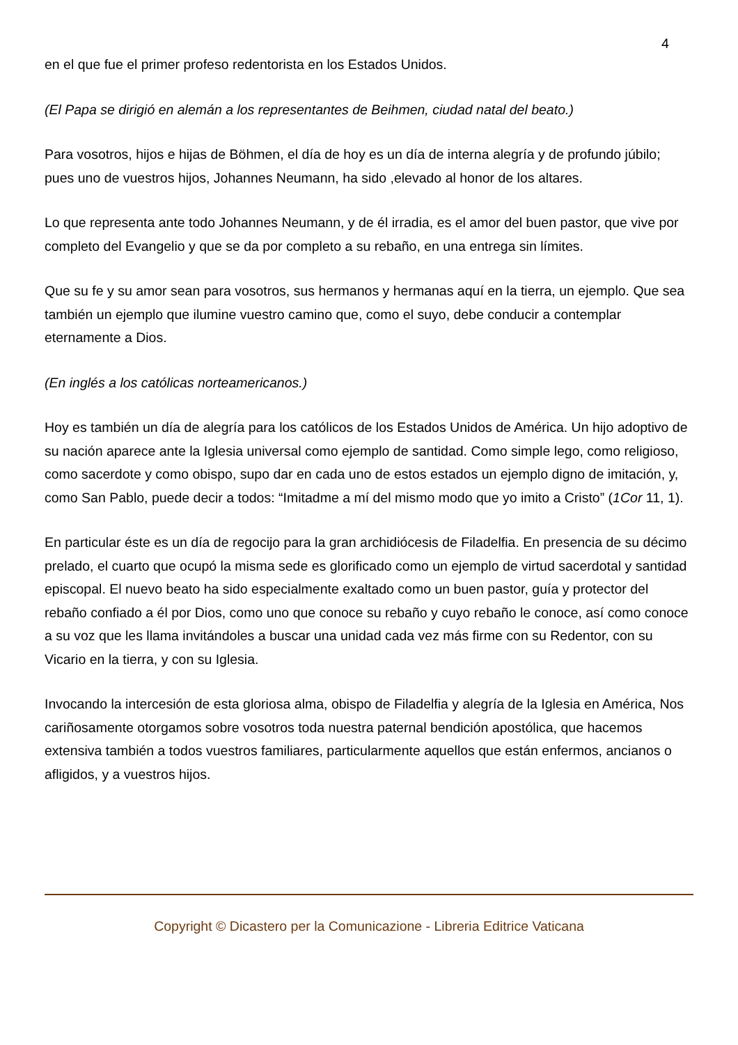4
en el que fue el primer profeso redentorista en los Estados Unidos.
(El Papa se dirigió en alemán a los representantes de Beihmen, ciudad natal del beato.)
Para vosotros, hijos e hijas de Böhmen, el día de hoy es un día de interna alegría y de profundo júbilo; pues uno de vuestros hijos, Johannes Neumann, ha sido ,elevado al honor de los altares.
Lo que representa ante todo Johannes Neumann, y de él irradia, es el amor del buen pastor, que vive por completo del Evangelio y que se da por completo a su rebaño, en una entrega sin límites.
Que su fe y su amor sean para vosotros, sus hermanos y hermanas aquí en la tierra, un ejemplo. Que sea también un ejemplo que ilumine vuestro camino que, como el suyo, debe conducir a contemplar eternamente a Dios.
(En inglés a los católicas norteamericanos.)
Hoy es también un día de alegría para los católicos de los Estados Unidos de América. Un hijo adoptivo de su nación aparece ante la Iglesia universal como ejemplo de santidad. Como simple lego, como religioso, como sacerdote y como obispo, supo dar en cada uno de estos estados un ejemplo digno de imitación, y, como San Pablo, puede decir a todos: “Imitadme a mí del mismo modo que yo imito a Cristo” (1Cor 11, 1).
En particular éste es un día de regocijo para la gran archidiócesis de Filadelfia. En presencia de su décimo prelado, el cuarto que ocupó la misma sede es glorificado como un ejemplo de virtud sacerdotal y santidad episcopal. El nuevo beato ha sido especialmente exaltado como un buen pastor, guía y protector del rebaño confiado a él por Dios, como uno que conoce su rebaño y cuyo rebaño le conoce, así como conoce a su voz que les llama invitándoles a buscar una unidad cada vez más firme con su Redentor, con su Vicario en la tierra, y con su Iglesia.
Invocando la intercesión de esta gloriosa alma, obispo de Filadelfia y alegría de la Iglesia en América, Nos cariñosamente otorgamos sobre vosotros toda nuestra paternal bendición apostólica, que hacemos extensiva también a todos vuestros familiares, particularmente aquellos que están enfermos, ancianos o afligidos, y a vuestros hijos.
Copyright © Dicastero per la Comunicazione - Libreria Editrice Vaticana